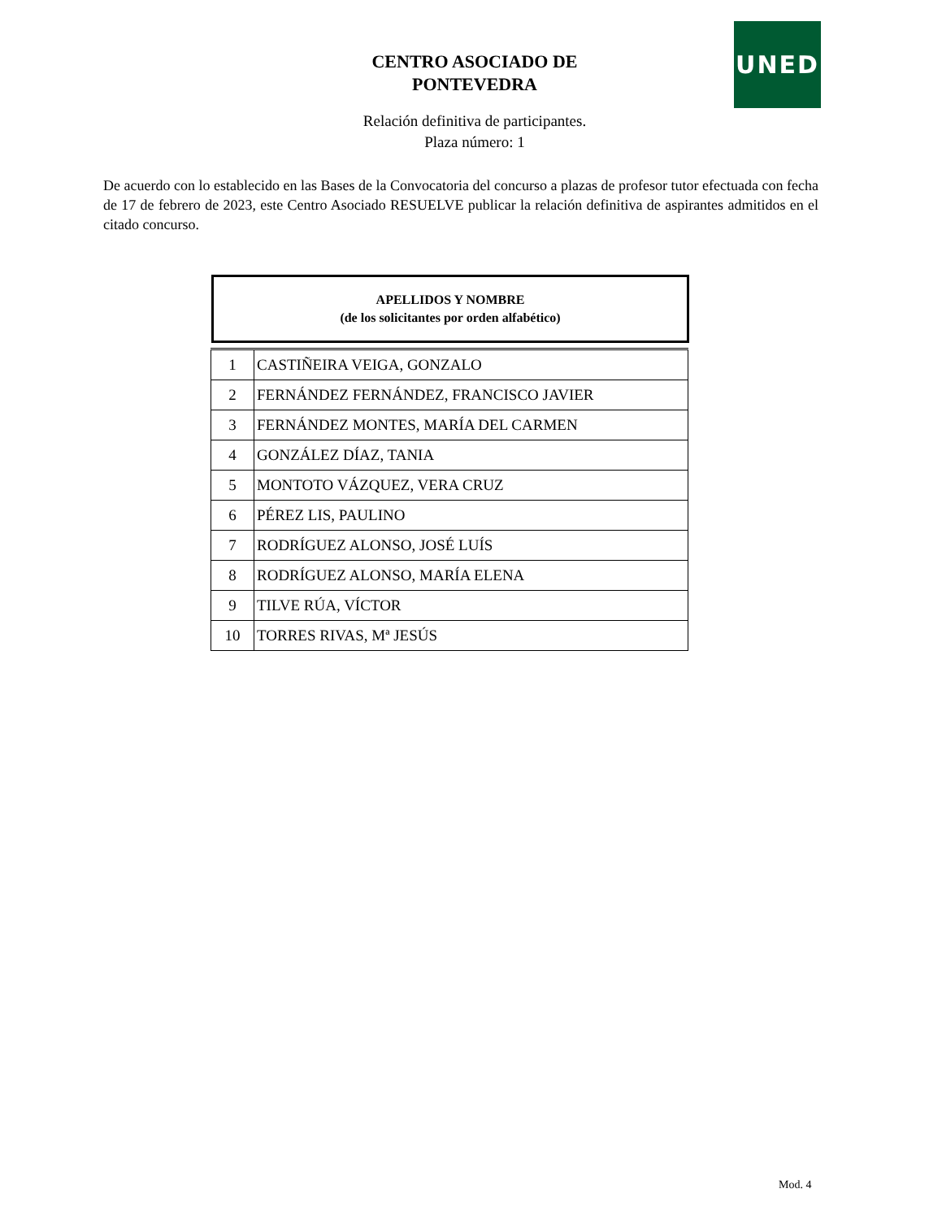UNED
CENTRO ASOCIADO DE
PONTEVEDRA
Relación definitiva de participantes.
Plaza número: 1
De acuerdo con lo establecido en las Bases de la Convocatoria del concurso a plazas de profesor tutor efectuada con fecha de 17 de febrero de 2023, este Centro Asociado RESUELVE publicar la relación definitiva de aspirantes admitidos en el citado concurso.
APELLIDOS Y NOMBRE
(de los solicitantes por orden alfabético)
| 1 | CASTIÑEIRA VEIGA, GONZALO |
| 2 | FERNÁNDEZ FERNÁNDEZ, FRANCISCO JAVIER |
| 3 | FERNÁNDEZ MONTES, MARÍA DEL CARMEN |
| 4 | GONZÁLEZ DÍAZ, TANIA |
| 5 | MONTOTO VÁZQUEZ, VERA CRUZ |
| 6 | PÉREZ LIS, PAULINO |
| 7 | RODRÍGUEZ ALONSO, JOSÉ LUÍS |
| 8 | RODRÍGUEZ ALONSO, MARÍA ELENA |
| 9 | TILVE RÚA, VÍCTOR |
| 10 | TORRES RIVAS, Mª JESÚS |
Mod. 4